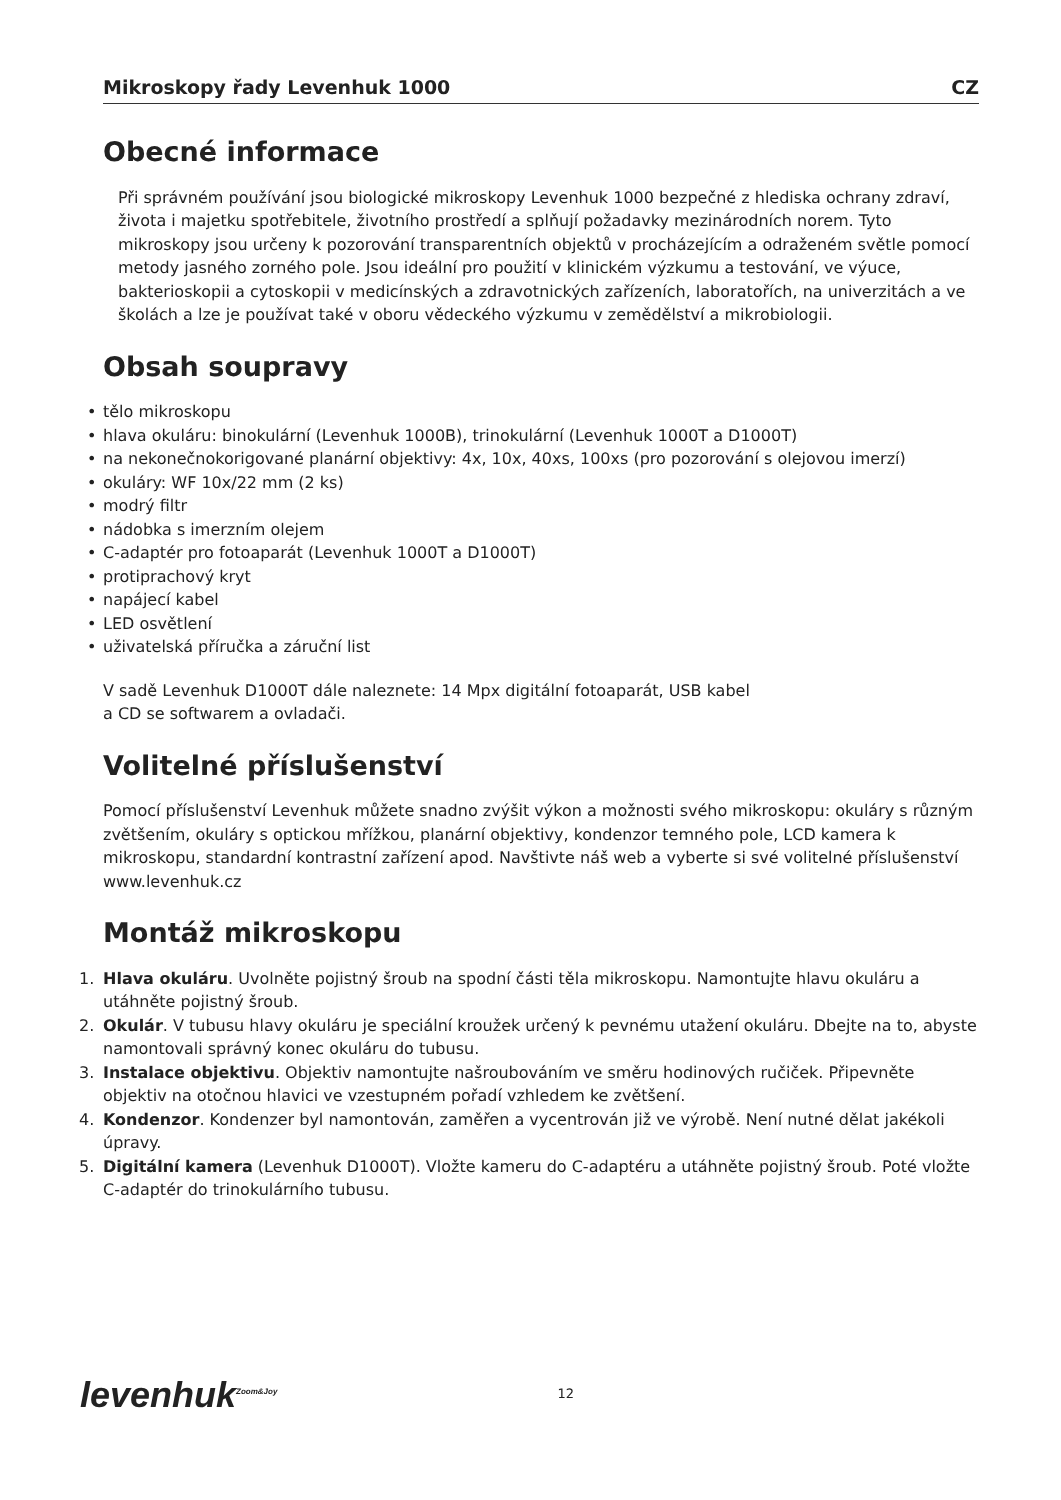Mikroskopy řady Levenhuk 1000 CZ
Obecné informace
Při správném používání jsou biologické mikroskopy Levenhuk 1000 bezpečné z hlediska ochrany zdraví, života i majetku spotřebitele, životního prostředí a splňují požadavky mezinárodních norem. Tyto mikroskopy jsou určeny k pozorování transparentních objektů v procházejícím a odraženém světle pomocí metody jasného zorného pole. Jsou ideální pro použití v klinickém výzkumu a testování, ve výuce, bakterioskopii a cytoskopii v medicínských a zdravotnických zařízeních, laboratořích, na univerzitách a ve školách a lze je používat také v oboru vědeckého výzkumu v zemědělství a mikrobiologii.
Obsah soupravy
• tělo mikroskopu
• hlava okuláru: binokulární (Levenhuk 1000B), trinokulární (Levenhuk 1000T a D1000T)
• na nekonečnokorigované planární objektivy: 4x, 10x, 40xs, 100xs (pro pozorování s olejovou imerzí)
• okuláry: WF 10x/22 mm (2 ks)
• modrý filtr
• nádobka s imerzním olejem
• C-adaptér pro fotoaparát (Levenhuk 1000T a D1000T)
• protiprachový kryt
• napájecí kabel
• LED osvětlení
• uživatelská příručka a záruční list
V sadě Levenhuk D1000T dále naleznete: 14 Mpx digitální fotoaparát, USB kabel
a CD se softwarem a ovladači.
Volitelné příslušenství
Pomocí příslušenství Levenhuk můžete snadno zvýšit výkon a možnosti svého mikroskopu: okuláry s různým zvětšením, okuláry s optickou mřížkou, planární objektivy, kondenzor temného pole, LCD kamera k mikroskopu, standardní kontrastní zařízení apod. Navštivte náš web a vyberte si své volitelné příslušenství www.levenhuk.cz
Montáž mikroskopu
1. Hlava okuláru. Uvolněte pojistný šroub na spodní části těla mikroskopu. Namontujte hlavu okuláru a utáhněte pojistný šroub.
2. Okulár. V tubusu hlavy okuláru je speciální kroužek určený k pevnému utažení okuláru. Dbejte na to, abyste namontovali správný konec okuláru do tubusu.
3. Instalace objektivu. Objektiv namontujte našroubováním ve směru hodinových ručiček. Připevněte objektiv na otočnou hlavici ve vzestupném pořadí vzhledem ke zvětšení.
4. Kondenzor. Kondenzer byl namontován, zaměřen a vycentrován již ve výrobě. Není nutné dělat jakékoli úpravy.
5. Digitální kamera (Levenhuk D1000T). Vložte kameru do C-adaptéru a utáhněte pojistný šroub. Poté vložte C-adaptér do trinokulárního tubusu.
levenhuk<sup>Zoom&Joy</sup>
12